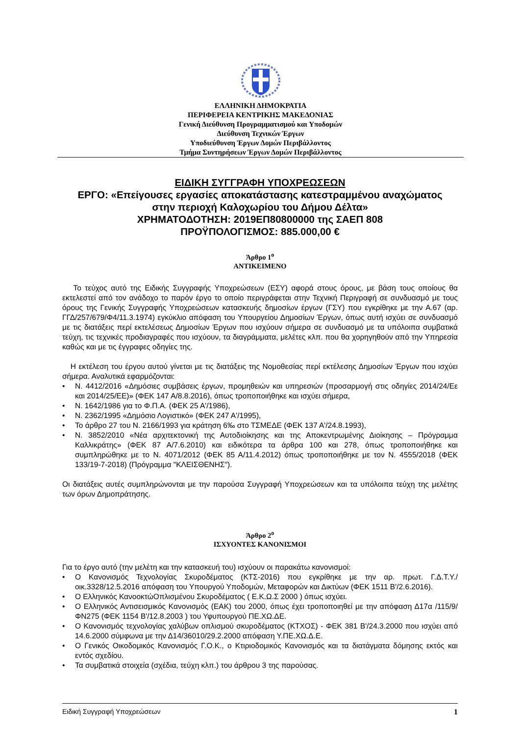ΕΛΛΗΝΙΚΗ ΔΗΜΟΚΡΑΤΙΑ
ΠΕΡΙΦΕΡΕΙΑ ΚΕΝΤΡΙΚΗΣ ΜΑΚΕΔΟΝΙΑΣ
Γενική Διεύθυνση Προγραμματισμού και Υποδομών
Διεύθυνση Τεχνικών Έργων
Υποδιεύθυνση Έργων Δομών Περιβάλλοντος
Τμήμα Συντηρήσεων Έργων Δομών Περιβάλλοντος
ΕΙΔΙΚΗ ΣΥΓΓΡΑΦΗ ΥΠΟΧΡΕΩΣΕΩΝ
ΕΡΓΟ: «Επείγουσες εργασίες αποκατάστασης κατεστραμμένου αναχώματος
στην περιοχή Καλοχωρίου του Δήμου Δέλτα»
ΧΡΗΜΑΤΟΔΟΤΗΣΗ: 2019ΕΠ80800000 της ΣΑΕΠ 808
ΠΡΟΫΠΟΛΟΓΙΣΜΟΣ: 885.000,00 €
Άρθρο 1<sup>ο</sup>
ΑΝΤΙΚΕΙΜΕΝΟ
Το τεύχος αυτό της Ειδικής Συγγραφής Υποχρεώσεων (ΕΣΥ) αφορά στους όρους, με βάση τους οποίους θα εκτελεστεί από τον ανάδοχο το παρόν έργο το οποίο περιγράφεται στην Τεχνική Περιγραφή σε συνδυασμό με τους όρους της Γενικής Συγγραφής Υποχρεώσεων κατασκευής δημοσίων έργων (ΓΣΥ) που εγκρίθηκε με την Α.67 (αρ. ΓΓΔ/257/679/Φ4/11.3.1974) εγκύκλιο απόφαση του Υπουργείου Δημοσίων Έργων, όπως αυτή ισχύει σε συνδυασμό με τις διατάξεις περί εκτελέσεως Δημοσίων Έργων που ισχύουν σήμερα σε συνδυασμό με τα υπόλοιπα συμβατικά τεύχη, τις τεχνικές προδιαγραφές που ισχύουν, τα διαγράμματα, μελέτες κλπ. που θα χορηγηθούν από την Υπηρεσία καθώς και με τις έγγραφες οδηγίες της.
Η εκτέλεση του έργου αυτού γίνεται με τις διατάξεις της Νομοθεσίας περί εκτέλεσης Δημοσίων Έργων που ισχύει σήμερα. Αναλυτικά εφαρμόζονται:
• Ν. 4412/2016 «Δημόσιες συμβάσεις έργων, προμηθειών και υπηρεσιών (προσαρμογή στις οδηγίες 2014/24/Εε και 2014/25/ΕΕ)» (ΦΕΚ 147 Α/8.8.2016), όπως τροποποιήθηκε και ισχύει σήμερα,
• Ν. 1642/1986 για το Φ.Π.Α. (ΦΕΚ 25 Α'/1986),
• Ν. 2362/1995 «Δημόσιο Λογιστικό» (ΦΕΚ 247 Α'/1995),
• Το άρθρο 27 του Ν. 2166/1993 για κράτηση 6‰ στο ΤΣΜΕΔΕ (ΦΕΚ 137 Α'/24.8.1993),
• Ν. 3852/2010 «Νέα αρχιτεκτονική της Αυτοδιοίκησης και της Αποκεντρωμένης Διοίκησης – Πρόγραμμα Καλλικράτης» (ΦΕΚ 87 Α/7.6.2010) και ειδικότερα τα άρθρα 100 και 278, όπως τροποποιήθηκε και συμπληρώθηκε με το Ν. 4071/2012 (ΦΕΚ 85 Α/11.4.2012) όπως τροποποιήθηκε με τον Ν. 4555/2018 (ΦΕΚ 133/19-7-2018) (Πρόγραμμα "ΚΛΕΙΣΘΕΝΗΣ").
Οι διατάξεις αυτές συμπληρώνονται με την παρούσα Συγγραφή Υποχρεώσεων και τα υπόλοιπα τεύχη της μελέτης των όρων Δημοπράτησης.
Άρθρο 2<sup>ο</sup>
ΙΣΧΥΟΝΤΕΣ ΚΑΝΟΝΙΣΜΟΙ
Για το έργο αυτό (την μελέτη και την κατασκευή του) ισχύουν οι παρακάτω κανονισμοί:
• Ο Κανονισμός Τεχνολογίας Σκυροδέματος (ΚΤΣ-2016) που εγκρίθηκε με την αρ. πρωτ. Γ.Δ.Τ.Υ./οικ.3328/12.5.2016 απόφαση του Υπουργού Υποδομών, Μεταφορών και Δικτύων (ΦΕΚ 1511 Β'/2.6.2016).
• Ο Ελληνικός ΚανοοκτώΟπλισμένου Σκυροδέματος ( Ε.Κ.Ω.Σ 2000 ) όπως ισχύει.
• Ο Ελληνικός Αντισεισμικός Κανονισμός (ΕΑΚ) του 2000, όπως έχει τροποποιηθεί με την απόφαση Δ17α /115/9/ΦΝ275 (ΦΕΚ 1154 Β'/12.8.2003 ) του Υφυπουργού ΠΕ.ΧΩ.ΔΕ.
• Ο Κανονισμός τεχνολογίας χαλύβων οπλισμού σκυροδέματος (ΚΤΧΟΣ) - ΦΕΚ 381 Β'/24.3.2000 που ισχύει από 14.6.2000 σύμφωνα με την Δ14/36010/29.2.2000 απόφαση Υ.ΠΕ.ΧΩ.Δ.Ε.
• Ο Γενικός Οικοδομικός Κανονισμός Γ.Ο.Κ., ο Κτιριοδομικός Κανονισμός και τα διατάγματα δόμησης εκτός και εντός σχεδίου.
• Τα συμβατικά στοιχεία (σχέδια, τεύχη κλπ.) του άρθρου 3 της παρούσας.
Ειδική Συγγραφή Υποχρεώσεων 1